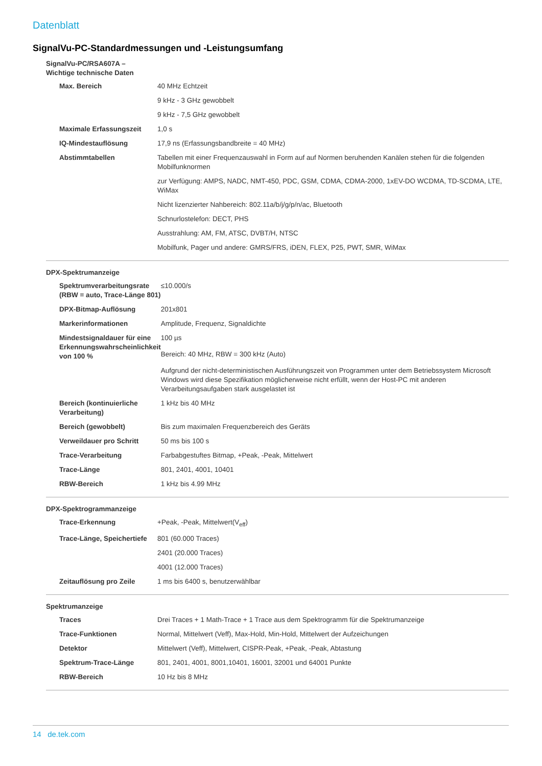Datenblatt
SignalVu-PC-Standardmessungen und -Leistungsumfang
SignalVu-PC/RSA607A – Wichtige technische Daten
| Max. Bereich | 40 MHz Echtzeit |
| | 9 kHz - 3 GHz gewobbelt |
| | 9 kHz - 7,5 GHz gewobbelt |
| Maximale Erfassungszeit | 1,0 s |
| IQ-Mindestauflösung | 17,9 ns (Erfassungsbandbreite = 40 MHz) |
| Abstimmtabellen | Tabellen mit einer Frequenzauswahl in Form auf auf Normen beruhenden Kanälen stehen für die folgenden Mobilfunknormen |
| | zur Verfügung: AMPS, NADC, NMT-450, PDC, GSM, CDMA, CDMA-2000, 1xEV-DO WCDMA, TD-SCDMA, LTE, WiMax |
| | Nicht lizenzierter Nahbereich: 802.11a/b/j/g/p/n/ac, Bluetooth |
| | Schnurlostelefon: DECT, PHS |
| | Ausstrahlung: AM, FM, ATSC, DVBT/H, NTSC |
| | Mobilfunk, Pager und andere: GMRS/FRS, iDEN, FLEX, P25, PWT, SMR, WiMax |
DPX-Spektrumanzeige
| Spektrumverarbeitungsrate (RBW = auto, Trace-Länge 801) | ≤10.000/s |
| DPX-Bitmap-Auflösung | 201x801 |
| Markerinformationen | Amplitude, Frequenz, Signaldichte |
| Mindestsignaldauer für eine Erkennungswahrscheinlichkeit von 100 % | 100 µs |
| | Bereich: 40 MHz, RBW = 300 kHz (Auto) |
| | Aufgrund der nicht-deterministischen Ausführungszeit von Programmen unter dem Betriebssystem Microsoft Windows wird diese Spezifikation möglicherweise nicht erfüllt, wenn der Host-PC mit anderen Verarbeitungsaufgaben stark ausgelastet ist |
| Bereich (kontinuierliche Verarbeitung) | 1 kHz bis 40 MHz |
| Bereich (gewobbelt) | Bis zum maximalen Frequenzbereich des Geräts |
| Verweildauer pro Schritt | 50 ms bis 100 s |
| Trace-Verarbeitung | Farbabgestuftes Bitmap, +Peak, -Peak, Mittelwert |
| Trace-Länge | 801, 2401, 4001, 10401 |
| RBW-Bereich | 1 kHz bis 4.99 MHz |
DPX-Spektrogrammanzeige
| Trace-Erkennung | +Peak, -Peak, Mittelwert(V<sub>eff</sub>) |
| Trace-Länge, Speichertiefe | 801 (60.000 Traces) |
| | 2401 (20.000 Traces) |
| | 4001 (12.000 Traces) |
| Zeitauflösung pro Zeile | 1 ms bis 6400 s, benutzerwählbar |
Spektrumanzeige
| Traces | Drei Traces + 1 Math-Trace + 1 Trace aus dem Spektrogramm für die Spektrumanzeige |
| Trace-Funktionen | Normal, Mittelwert (Veff), Max-Hold, Min-Hold, Mittelwert der Aufzeichungen |
| Detektor | Mittelwert (Veff), Mittelwert, CISPR-Peak, +Peak, -Peak, Abtastung |
| Spektrum-Trace-Länge | 801, 2401, 4001, 8001,10401, 16001, 32001 und 64001 Punkte |
| RBW-Bereich | 10 Hz bis 8 MHz |
14 de.tek.com